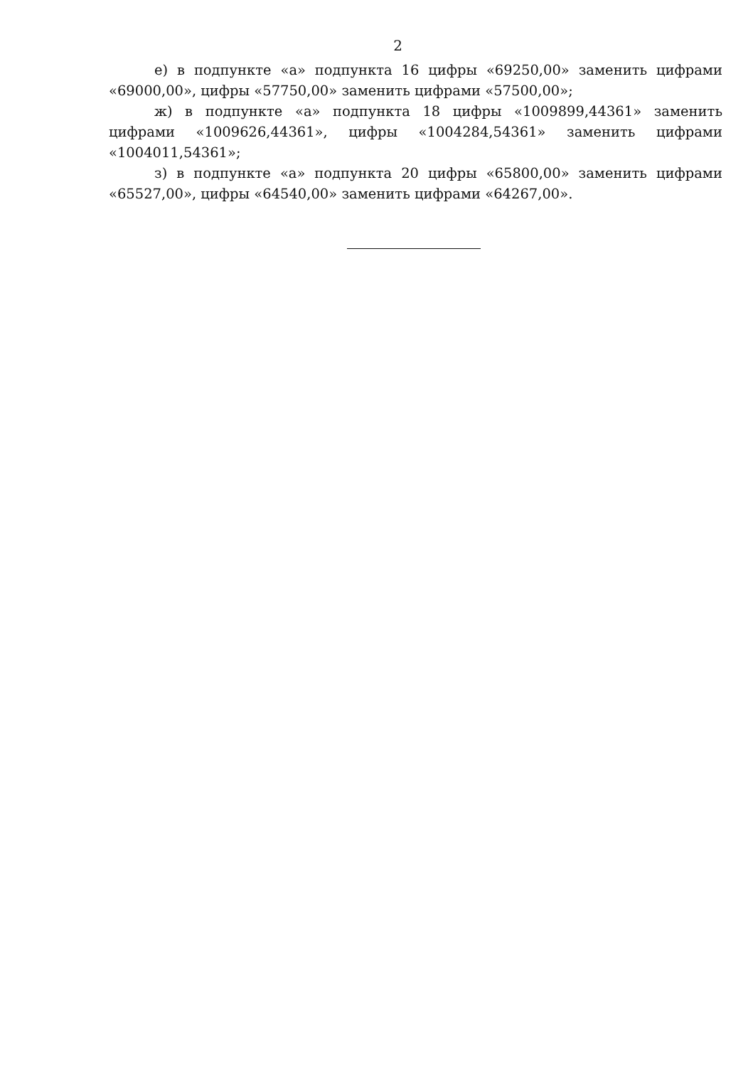2
е) в подпункте «а» подпункта 16 цифры «69250,00» заменить цифрами «69000,00», цифры «57750,00» заменить цифрами «57500,00»;
ж) в подпункте «а» подпункта 18 цифры «1009899,44361» заменить цифрами «1009626,44361», цифры «1004284,54361» заменить цифрами «1004011,54361»;
з) в подпункте «а» подпункта 20 цифры «65800,00» заменить цифрами «65527,00», цифры «64540,00» заменить цифрами «64267,00».